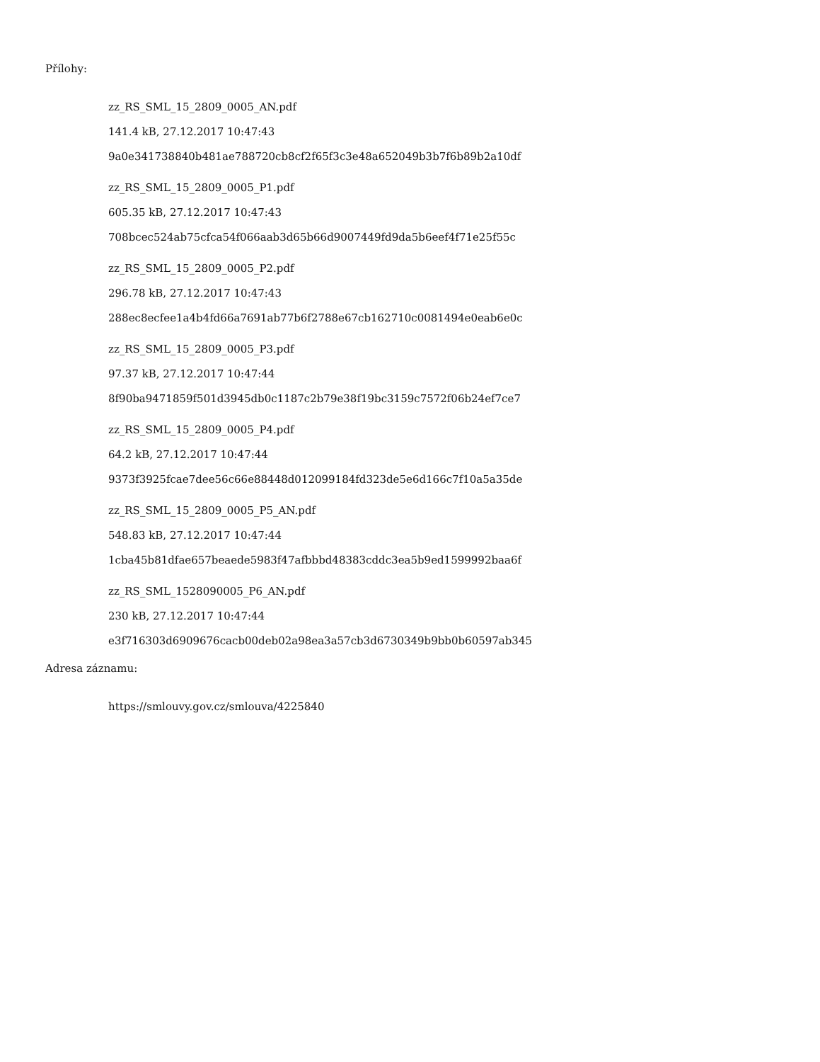Přílohy:
zz_RS_SML_15_2809_0005_AN.pdf
141.4 kB, 27.12.2017 10:47:43
9a0e341738840b481ae788720cb8cf2f65f3c3e48a652049b3b7f6b89b2a10df
zz_RS_SML_15_2809_0005_P1.pdf
605.35 kB, 27.12.2017 10:47:43
708bcec524ab75cfca54f066aab3d65b66d9007449fd9da5b6eef4f71e25f55c
zz_RS_SML_15_2809_0005_P2.pdf
296.78 kB, 27.12.2017 10:47:43
288ec8ecfee1a4b4fd66a7691ab77b6f2788e67cb162710c0081494e0eab6e0c
zz_RS_SML_15_2809_0005_P3.pdf
97.37 kB, 27.12.2017 10:47:44
8f90ba9471859f501d3945db0c1187c2b79e38f19bc3159c7572f06b24ef7ce7
zz_RS_SML_15_2809_0005_P4.pdf
64.2 kB, 27.12.2017 10:47:44
9373f3925fcae7dee56c66e88448d012099184fd323de5e6d166c7f10a5a35de
zz_RS_SML_15_2809_0005_P5_AN.pdf
548.83 kB, 27.12.2017 10:47:44
1cba45b81dfae657beaede5983f47afbbbd48383cddc3ea5b9ed1599992baa6f
zz_RS_SML_1528090005_P6_AN.pdf
230 kB, 27.12.2017 10:47:44
e3f716303d6909676cacb00deb02a98ea3a57cb3d6730349b9bb0b60597ab345
Adresa záznamu:
https://smlouvy.gov.cz/smlouva/4225840